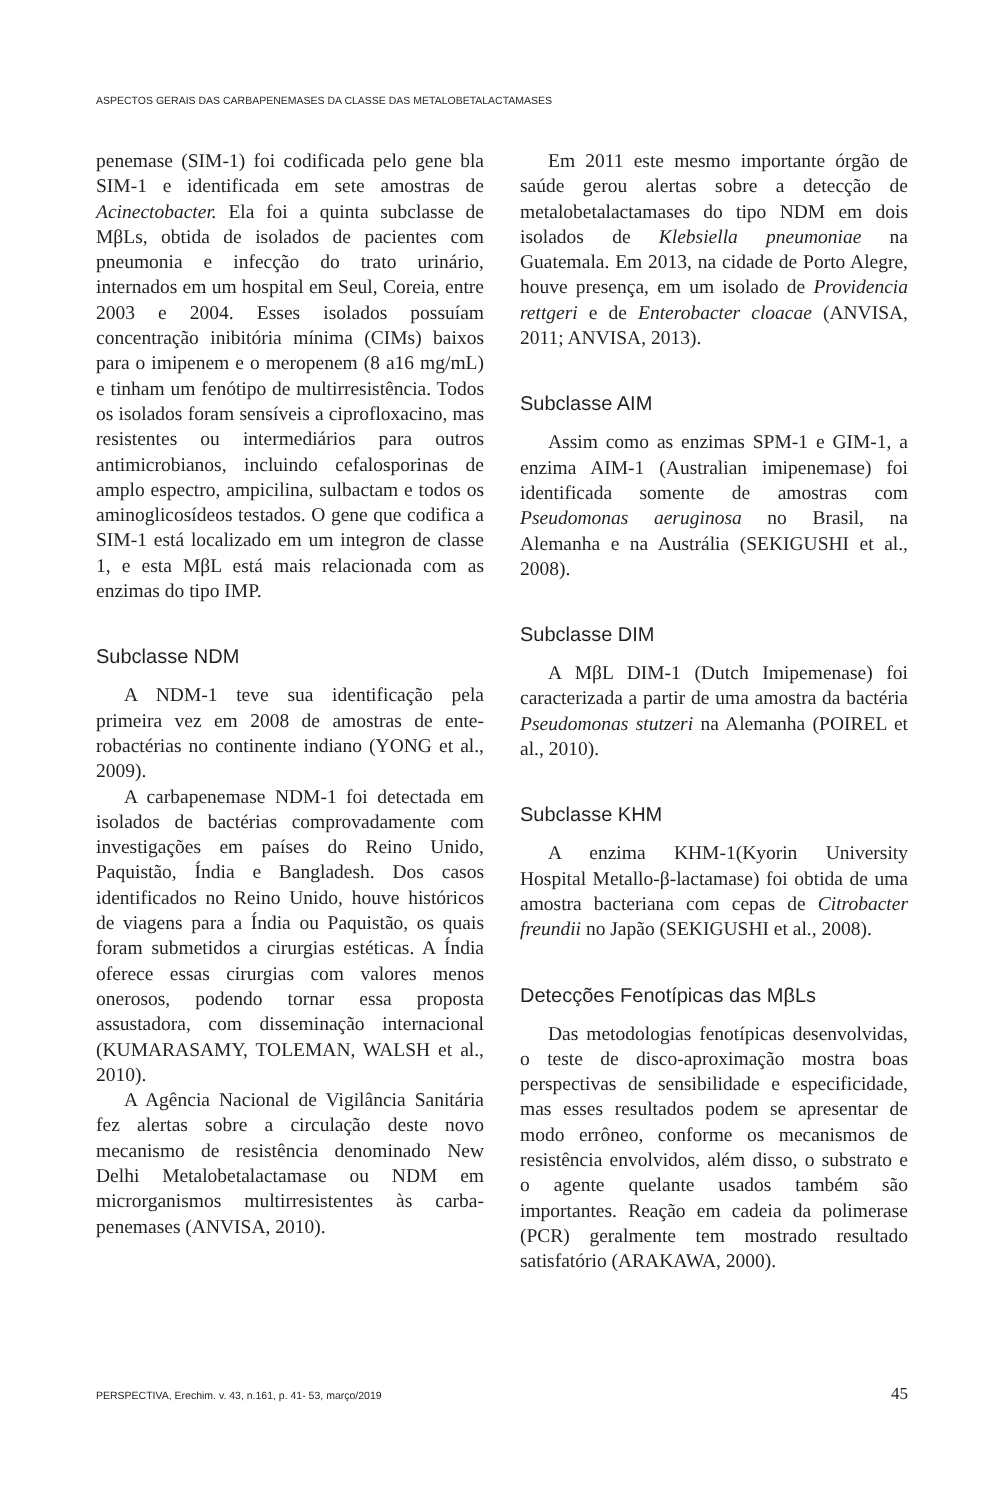ASPECTOS GERAIS DAS CARBAPENEMASES DA CLASSE DAS METALOBETALACTAMASES
penemase (SIM-1) foi codificada pelo gene bla SIM-1 e identificada em sete amostras de Acinectobacter. Ela foi a quinta subclasse de MβLs, obtida de isolados de pacientes com pneumonia e infecção do trato urinário, internados em um hospital em Seul, Coreia, entre 2003 e 2004. Esses isolados possuíam concentração inibitória mínima (CIMs) baixos para o imipenem e o meropenem (8 a16 mg/mL) e tinham um fenótipo de multirresistência. Todos os isolados foram sensíveis a ciprofloxacino, mas resistentes ou intermediários para outros antimicrobianos, incluindo cefalosporinas de amplo espectro, ampicilina, sulbactam e todos os aminoglico­sídeos testados. O gene que codifica a SIM-1 está localizado em um integron de classe 1, e esta MβL está mais relacionada com as enzimas do tipo IMP.
Subclasse NDM
A NDM-1 teve sua identificação pela primeira vez em 2008 de amostras de ente­robactérias no continente indiano (YONG et al., 2009).
A carbapenemase NDM-1 foi detectada em isolados de bactérias comprovadamen­te com investigações em países do Reino Unido, Paquistão, Índia e Bangladesh. Dos casos identificados no Reino Unido, houve históricos de viagens para a Índia ou Paquis­tão, os quais foram submetidos a cirurgias estéticas. A Índia oferece essas cirurgias com valores menos onerosos, podendo tornar essa proposta assustadora, com disseminação in­ternacional (KUMARASAMY, TOLEMAN, WALSH et al., 2010).
A Agência Nacional de Vigilância Sanitá­ria fez alertas sobre a circulação deste novo mecanismo de resistência denominado New Delhi Metalobetalactamase ou NDM em microrganismos multirresistentes às carba­penemases (ANVISA, 2010).
Em 2011 este mesmo importante órgão de saúde gerou alertas sobre a detecção de metalobetalactamases do tipo NDM em dois isolados de Klebsiella pneumoniae na Guatemala. Em 2013, na cidade de Porto Alegre, houve presença, em um isolado de Providencia rettgeri e de Enterobacter cloacae (ANVISA, 2011; ANVISA, 2013).
Subclasse AIM
Assim como as enzimas SPM-1 e GIM-1, a enzima AIM-1 (Australian imipenemase) foi identificada somente de amostras com Pseudomonas aeruginosa no Brasil, na Alemanha e na Austrália (SEKIGUSHI et al., 2008).
Subclasse DIM
A MβL DIM-1 (Dutch Imipemenase) foi caracterizada a partir de uma amostra da bactéria Pseudomonas stutzeri na Alemanha (POIREL et al., 2010).
Subclasse KHM
A enzima KHM-1(Kyorin University Hospital Metallo-β-lactamase) foi obtida de uma amostra bacteriana com cepas de Citrobacter freundii no Japão (SEKIGUSHI et al., 2008).
Detecções Fenotípicas das MβLs
Das metodologias fenotípicas desenvol­vidas, o teste de disco-aproximação mostra boas perspectivas de sensibilidade e espe­cificidade, mas esses resultados podem se apresentar de modo errôneo, conforme os mecanismos de resistência envolvidos, além disso, o substrato e o agente quelante usados também são importantes. Reação em cadeia da polimerase (PCR) geralmente tem mostra­do resultado satisfatório (ARAKAWA, 2000).
PERSPECTIVA, Erechim. v. 43, n.161, p. 41- 53, março/2019 45